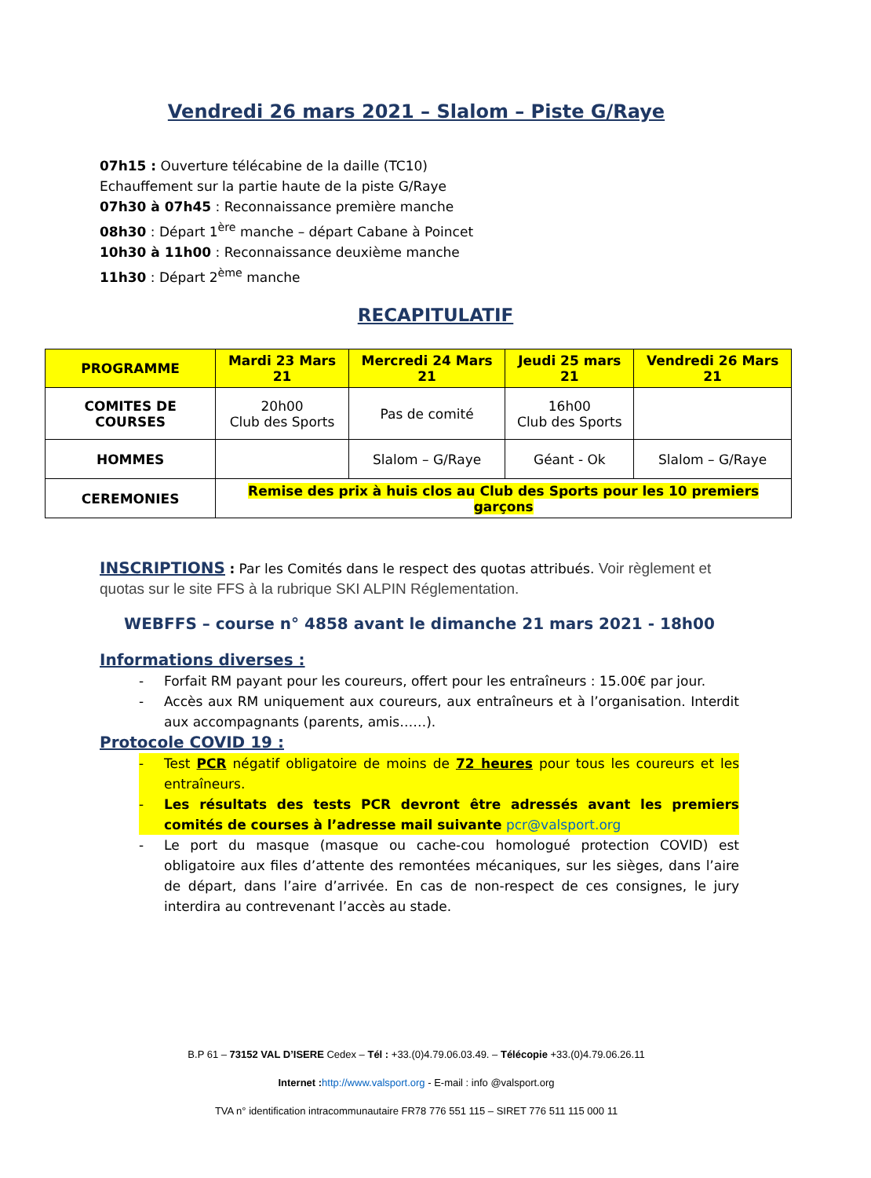Vendredi 26 mars 2021 – Slalom – Piste G/Raye
07h15 : Ouverture télécabine de la daille (TC10)
Echauffement sur la partie haute de la piste G/Raye
07h30 à 07h45 : Reconnaissance première manche
08h30 : Départ 1<sup>ère</sup> manche – départ Cabane à Poincet
10h30 à 11h00 : Reconnaissance deuxième manche
11h30 : Départ 2<sup>ème</sup> manche
RECAPITULATIF
| PROGRAMME | Mardi 23 Mars 21 | Mercredi 24 Mars 21 | Jeudi 25 mars 21 | Vendredi 26 Mars 21 |
| --- | --- | --- | --- | --- |
| COMITES DE COURSES | 20h00 Club des Sports | Pas de comité | 16h00 Club des Sports | |
| HOMMES | | Slalom – G/Raye | Géant - Ok | Slalom – G/Raye |
| CEREMONIES | Remise des prix à huis clos au Club des Sports pour les 10 premiers garçons | | | |
INSCRIPTIONS
: Par les Comités dans le respect des quotas attribués. Voir règlement et quotas sur le site FFS à la rubrique SKI ALPIN Réglementation.
WEBFFS – course n° 4858 avant le dimanche 21 mars 2021 - 18h00
Informations diverses :
- Forfait RM payant pour les coureurs, offert pour les entraîneurs : 15.00€ par jour.
- Accès aux RM uniquement aux coureurs, aux entraîneurs et à l’organisation. Interdit aux accompagnants (parents, amis……).
Protocole COVID 19 :
- Test PCR négatif obligatoire de moins de 72 heures pour tous les coureurs et les entraîneurs.
- Les résultats des tests PCR devront être adressés avant les premiers comités de courses à l’adresse mail suivante pcr@valsport.org
- Le port du masque (masque ou cache-cou homologué protection COVID) est obligatoire aux files d’attente des remontées mécaniques, sur les sièges, dans l’aire de départ, dans l’aire d’arrivée. En cas de non-respect de ces consignes, le jury interdira au contrevenant l’accès au stade.
B.P 61 – 73152 VAL D’ISERE Cedex – Tél : +33.(0)4.79.06.03.49. – Télécopie +33.(0)4.79.06.26.11
Internet : http://www.valsport.org - E-mail : info @valsport.org
TVA n° identification intracommunautaire FR78 776 551 115 – SIRET 776 511 115 000 11